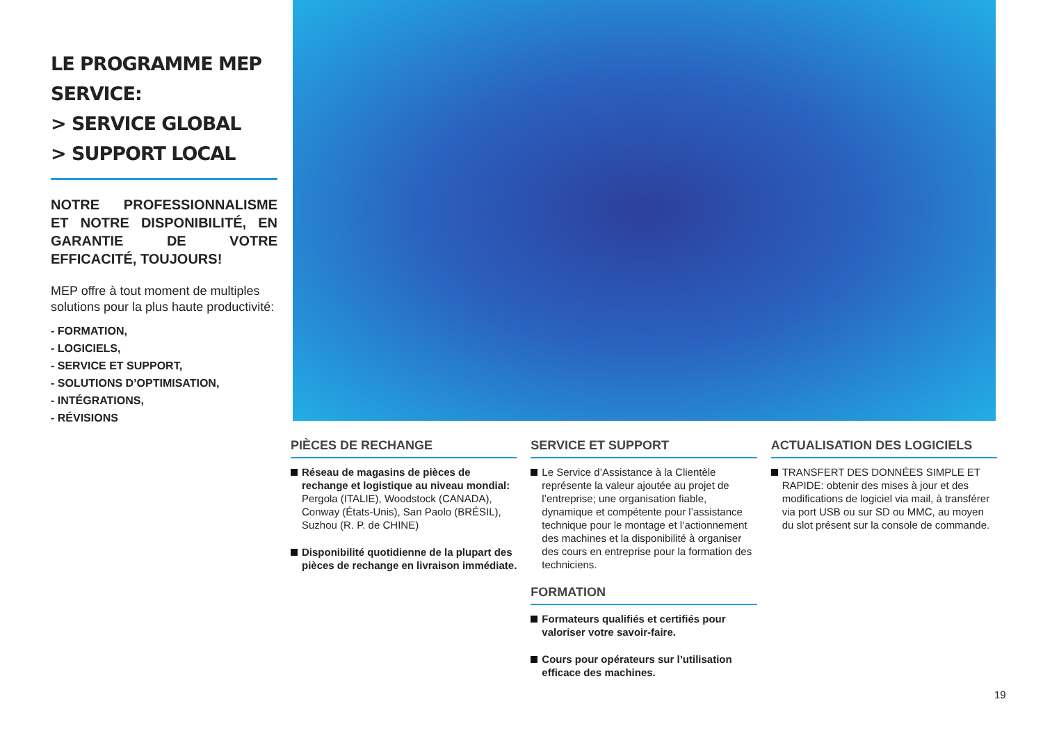LE PROGRAMME MEP SERVICE:
> SERVICE GLOBAL
> SUPPORT LOCAL
NOTRE PROFESSIONNALISME ET NOTRE DISPONIBILITÉ, EN GARANTIE DE VOTRE EFFICACITÉ, TOUJOURS!
MEP offre à tout moment de multiples solutions pour la plus haute productivité:
- FORMATION,
- LOGICIELS,
- SERVICE ET SUPPORT,
- SOLUTIONS D’OPTIMISATION,
- INTÉGRATIONS,
- RÉVISIONS
PIÈCES DE RECHANGE
Réseau de magasins de pièces de rechange et logistique au niveau mondial: Pergola (ITALIE), Woodstock (CANADA), Conway (États-Unis), San Paolo (BRÉSIL), Suzhou (R. P. de CHINE)
Disponibilité quotidienne de la plupart des pièces de rechange en livraison immédiate.
SERVICE ET SUPPORT
Le Service d’Assistance à la Clientèle représente la valeur ajoutée au projet de l’entreprise; une organisation fiable, dynamique et compétente pour l’assistance technique pour le montage et l’actionnement des machines et la disponibilité à organiser des cours en entreprise pour la formation des techniciens.
FORMATION
Formateurs qualifiés et certifiés pour valoriser votre savoir-faire.
Cours pour opérateurs sur l’utilisation efficace des machines.
ACTUALISATION DES LOGICIELS
TRANSFERT DES DONNÉES SIMPLE ET RAPIDE: obtenir des mises à jour et des modifications de logiciel via mail, à transférer via port USB ou sur SD ou MMC, au moyen du slot présent sur la console de commande.
19